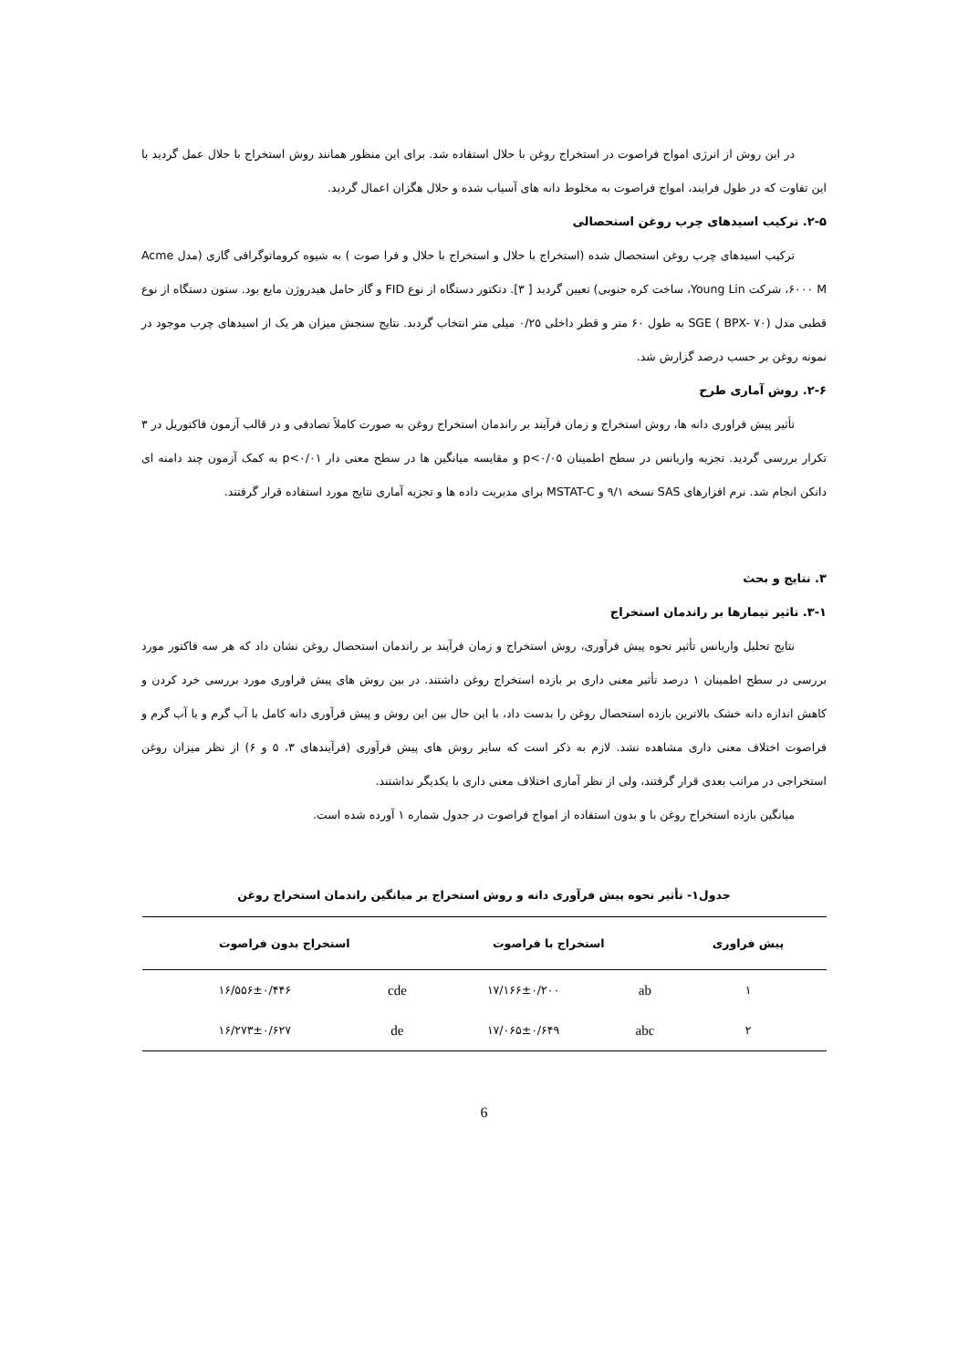در این روش از انرژی امواج فراصوت در استخراج روغن با حلال استفاده شد. برای این منظور همانند روش استخراج با حلال عمل گردید با این تفاوت که در طول فرایند، امواج فراصوت به مخلوط دانه های آسیاب شده و حلال هگزان اعمال گردید.
۲-۵. ترکیب اسیدهای چرب روغن استحصالی
ترکیب اسیدهای چرب روغن استحصال شده (استخراج با حلال و استخراج با حلال و فرا صوت ) به شیوه کروماتوگرافی گازی (مدل Acme ۶۰۰۰ M، شرکت Young Lin، ساخت کره جنوبی) تعیین گردید [ ۳]. دتکتور دستگاه از نوع FID و گاز حامل هیدروژن مایع بود. ستون دستگاه از نوع قطبی مدل (SGE ( BPX- ۷۰ به طول ۶۰ متر و قطر داخلی ۰/۲۵ میلی متر انتخاب گردبد. نتایج سنجش میزان هر یک از اسیدهای چرب موجود در نمونه روغن بر حسب درصد گزارش شد.
۲-۶. روش آماری طرح
تأثیر پیش فراوری دانه ها، روش استخراج و زمان فرآیند بر راندمان استخراج روغن به صورت کاملاً تصادفی و در قالب آزمون فاکتوریل در ۳ تکرار بررسی گردید. تجزیه واریانس در سطح اطمینان p<۰/۰۵ و مقایسه میانگین ها در سطح معنی دار p<۰/۰۱ به کمک آزمون چند دامنه ای دانکن انجام شد. نرم افزارهای SAS نسخه ۹/۱ و MSTAT-C برای مدیریت داده ها و تجزیه آماری نتایج مورد استفاده قرار گرفتند.
۳. نتایج و بحث
۳-۱. تاثیر تیمارها بر راندمان استخراج
نتایج تحلیل واریانس تأثیر نحوه پیش فرآوری، روش استخراج و زمان فرآیند بر راندمان استحصال روغن نشان داد که هر سه فاکتور مورد بررسی در سطح اطمینان ۱ درصد تأثیر معنی داری بر بازده استخراج روغن داشتند. در بین روش های پیش فراوری مورد بررسی خرد کردن و کاهش اندازه دانه خشک بالاترین بازده استحصال روغن را بدست داد، با این حال بین این روش و پیش فرآوری دانه کامل با آب گرم و یا آب گرم و فراصوت اختلاف معنی داری مشاهده نشد. لازم به ذکر است که سایر روش های پیش فرآوری (فرآیندهای ۳، ۵ و ۶) از نظر میزان روغن استخراجی در مراتب بعدی قرار گرفتند، ولی از نظر آماری اختلاف معنی داری با یکدیگر نداشتند.
میانگین بازده استخراج روغن با و بدون استفاده از امواج فراصوت در جدول شماره ۱ آورده شده است.
جدول۱- تأثیر نحوه پیش فرآوری دانه و روش استخراج بر میانگین راندمان استخراج روغن
| پیش فراوری | استخراج با فراصوت | | استخراج بدون فراصوت | |
| --- | --- | --- | --- | --- |
| ۱ | ab | ۱۷/۱۶۶±۰/۲۰۰ | cde | ۱۶/۵۵۶±۰/۴۴۶ |
| ۲ | abc | ۱۷/۰۶۵±۰/۶۴۹ | de | ۱۶/۲۷۳±۰/۶۲۷ |
6